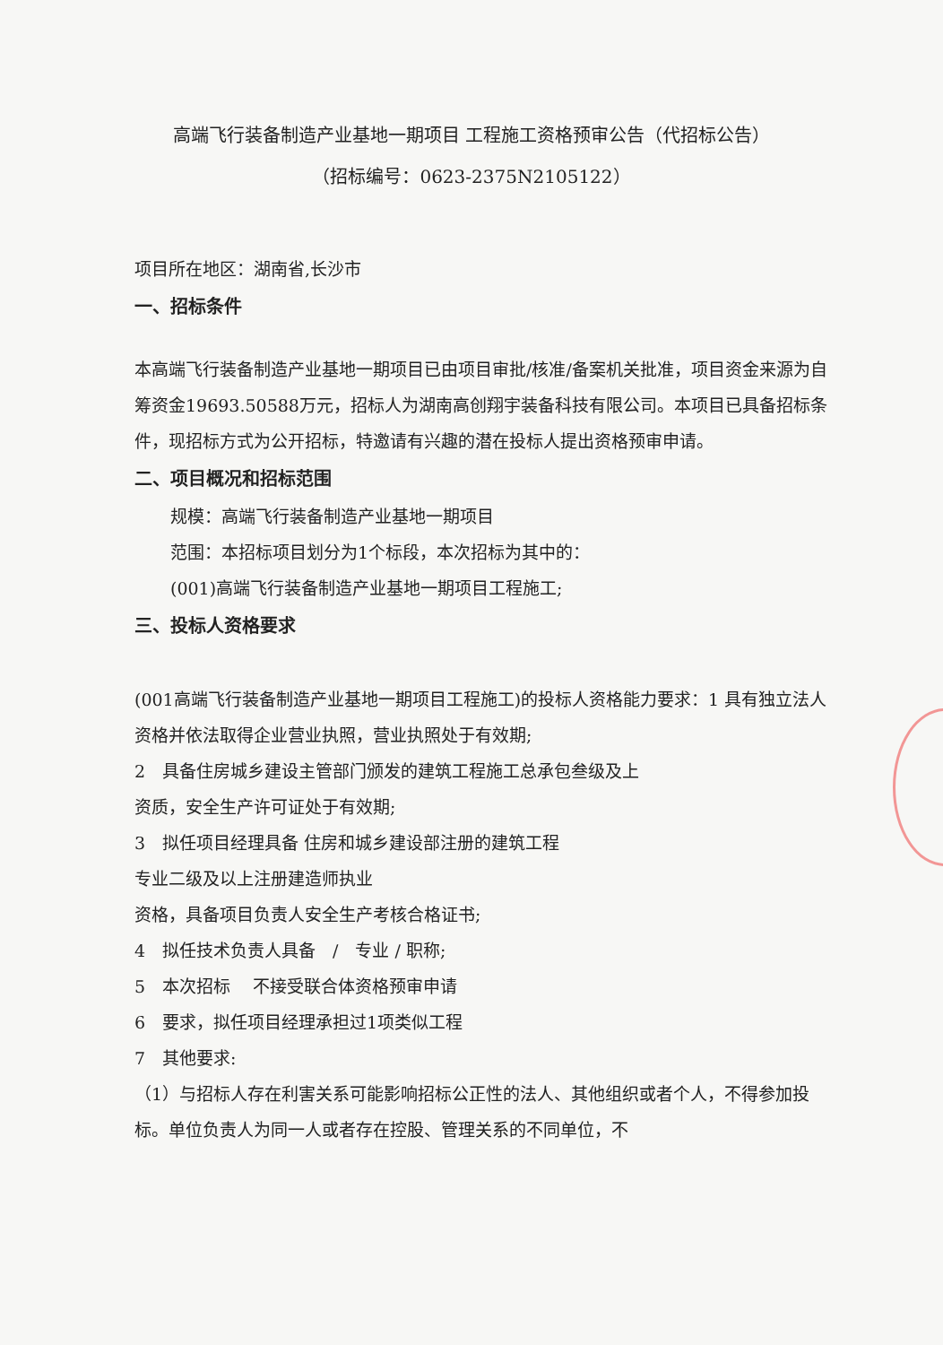高端飞行装备制造产业基地一期项目 工程施工资格预审公告（代招标公告）
（招标编号：0623-2375N2105122）
项目所在地区：湖南省,长沙市
一、招标条件
本高端飞行装备制造产业基地一期项目已由项目审批/核准/备案机关批准，项目资金来源为自筹资金19693.50588万元，招标人为湖南高创翔宇装备科技有限公司。本项目已具备招标条件，现招标方式为公开招标，特邀请有兴趣的潜在投标人提出资格预审申请。
二、项目概况和招标范围
规模：高端飞行装备制造产业基地一期项目
范围：本招标项目划分为1个标段，本次招标为其中的：
(001)高端飞行装备制造产业基地一期项目工程施工;
三、投标人资格要求
(001高端飞行装备制造产业基地一期项目工程施工)的投标人资格能力要求：1 具有独立法人资格并依法取得企业营业执照，营业执照处于有效期;
2　具备住房城乡建设主管部门颁发的建筑工程施工总承包叁级及上
资质，安全生产许可证处于有效期;
3　拟任项目经理具备 住房和城乡建设部注册的建筑工程
专业二级及以上注册建造师执业
资格，具备项目负责人安全生产考核合格证书;
4　拟任技术负责人具备　/　专业 / 职称;
5　本次招标　 不接受联合体资格预审申请
6　要求，拟任项目经理承担过1项类似工程
7　其他要求:
（1）与招标人存在利害关系可能影响招标公正性的法人、其他组织或者个人，不得参加投标。单位负责人为同一人或者存在控股、管理关系的不同单位，不